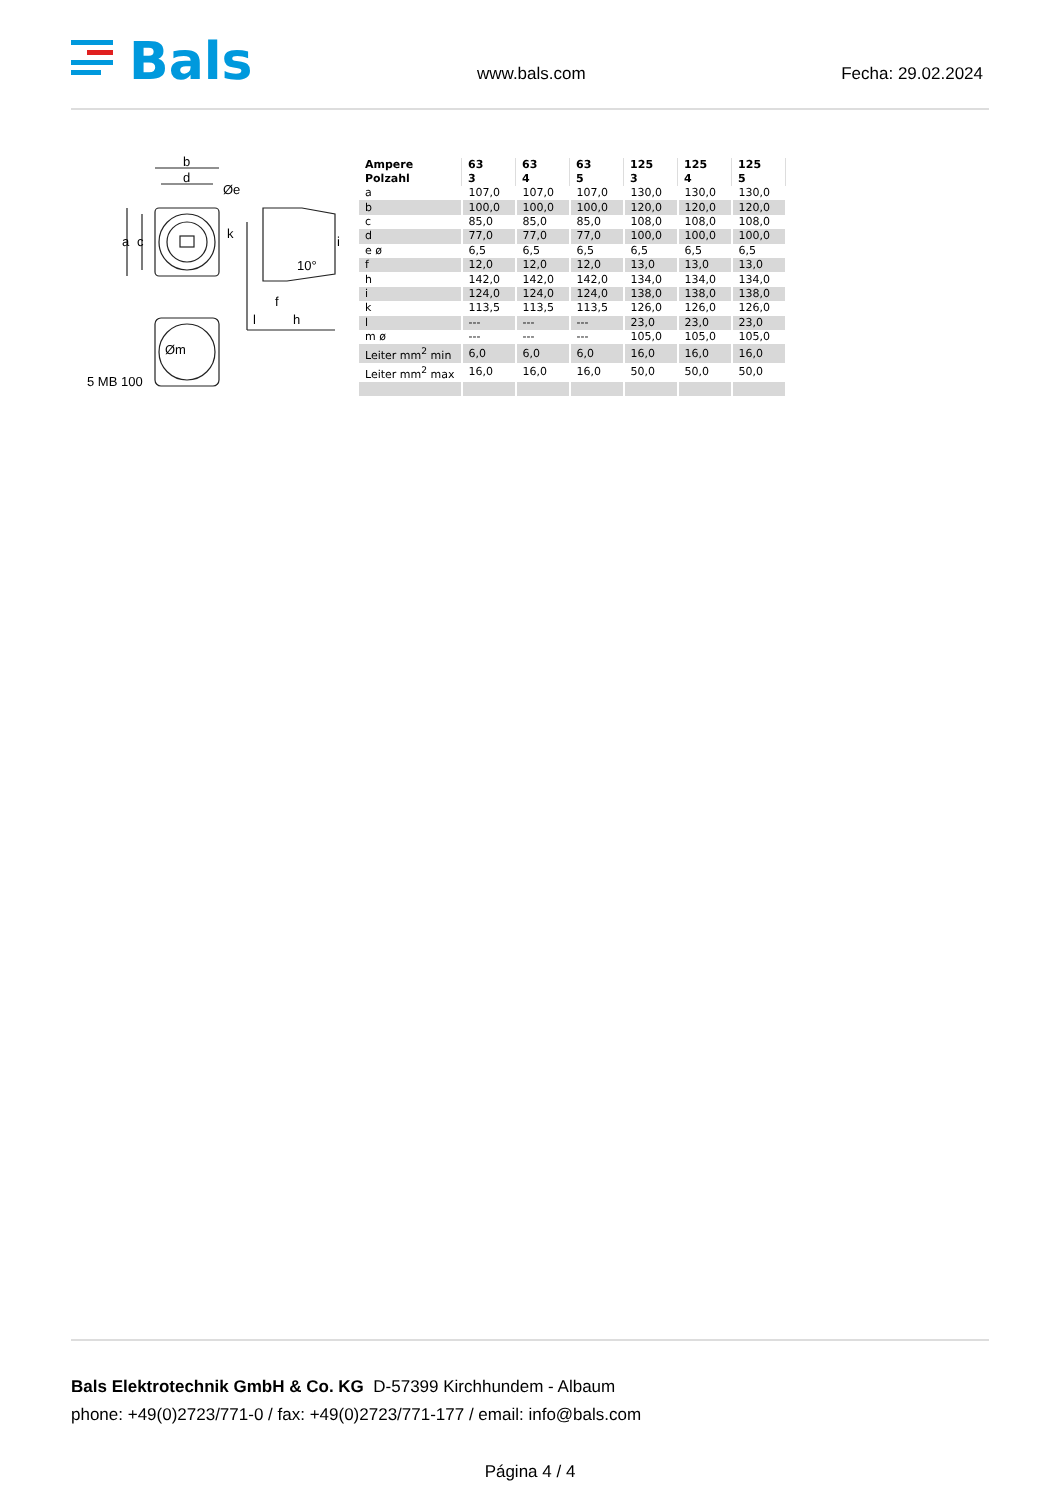Bals www.bals.com Fecha: 29.02.2024
b
d
Øe
a
c
k
i
10°
f
l
h
Øm
5 MB 100
| Ampere Polzahl | 63 3 | 63 4 | 63 5 | 125 3 | 125 4 | 125 5 |
| --- | --- | --- | --- | --- | --- | --- |
| a | 107,0 | 107,0 | 107,0 | 130,0 | 130,0 | 130,0 |
| b | 100,0 | 100,0 | 100,0 | 120,0 | 120,0 | 120,0 |
| c | 85,0 | 85,0 | 85,0 | 108,0 | 108,0 | 108,0 |
| d | 77,0 | 77,0 | 77,0 | 100,0 | 100,0 | 100,0 |
| e ø | 6,5 | 6,5 | 6,5 | 6,5 | 6,5 | 6,5 |
| f | 12,0 | 12,0 | 12,0 | 13,0 | 13,0 | 13,0 |
| h | 142,0 | 142,0 | 142,0 | 134,0 | 134,0 | 134,0 |
| i | 124,0 | 124,0 | 124,0 | 138,0 | 138,0 | 138,0 |
| k | 113,5 | 113,5 | 113,5 | 126,0 | 126,0 | 126,0 |
| l | --- | --- | --- | 23,0 | 23,0 | 23,0 |
| m ø | --- | --- | --- | 105,0 | 105,0 | 105,0 |
| Leiter mm<sup>2</sup> min | 6,0 | 6,0 | 6,0 | 16,0 | 16,0 | 16,0 |
| Leiter mm<sup>2</sup> max | 16,0 | 16,0 | 16,0 | 50,0 | 50,0 | 50,0 |
Bals Elektrotechnik GmbH & Co. KG D-57399 Kirchhundem - Albaum
phone: +49(0)2723/771-0 / fax: +49(0)2723/771-177 / email: info@bals.com
Página 4 / 4